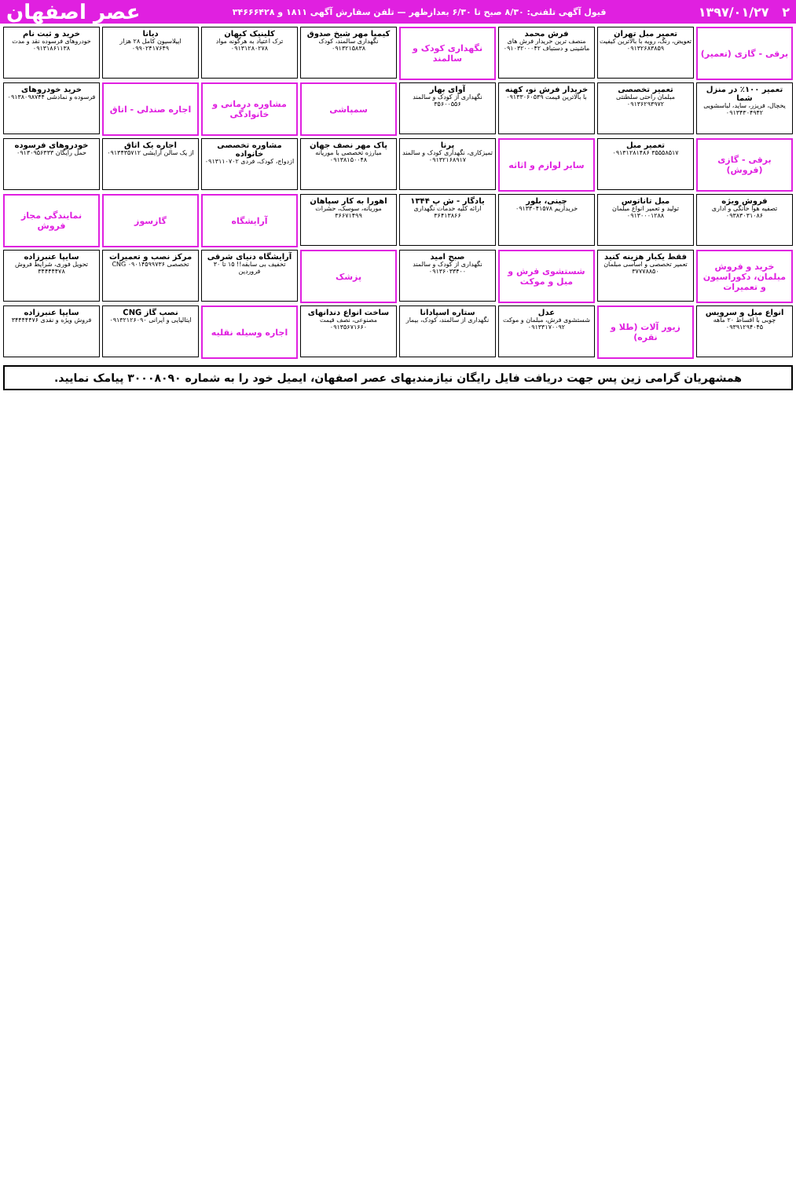۲ ۱۳۹۷/۰۱/۲۷ قبول آگهی تلفنی: ۸/۳۰ صبح تا ۶/۳۰ بعدازظهر — تلفن سفارش آگهی ۱۸۱۱ و ۳۴۶۶۶۴۲۸ عصر اصفهان
برقی - گازی (تعمیر)
تعمیر مبل تهران
تعویض، رنگ، رویه با بالاترین کیفیت ۰۹۱۳۲۶۸۳۸۵۹
فرش محمد
منصف ترین خریدار فرش های ماشینی و دستباف ۰۹۱۰۳۲۰۰۰۴۲
نگهداری کودک و سالمند
کیمیا مهر شیخ صدوق
نگهداری سالمند، کودک ۰۹۱۳۲۱۵۸۳۸
کلینیک کیهان
ترک اعتیاد به هرگونه مواد ۰۹۱۳۱۲۸۰۲۷۸
دیانا
اپیلاسیون کامل ۲۸ هزار ۰۹۹۰۲۴۱۷۶۴۹
خرید و ثبت نام
خودروهای فرسوده نقد و مدت ۰۹۱۳۱۸۶۱۱۳۸
تعمیر ۱۰۰٪ در منزل شما
یخچال، فریزر، ساید، لباسشویی ۰۹۱۳۴۳۰۴۹۴۲
تعمیر تخصصی
مبلمان راحتی سلطنتی ۰۹۱۳۶۲۹۳۹۷۲
خریدار فرش نو، کهنه
با بالاترین قیمت ۰۹۱۳۳۰۶۰۵۳۹
آوای بهار
نگهداری از کودک و سالمند ۳۵۶۰۰۵۵۶
سمپاشی
مشاوره درمانی و خانوادگی
اجاره صندلی - اتاق
خرید خودروهای
فرسوده و نمادشی ۰۹۱۳۸۰۹۸۷۴۴
برقی - گازی (فروش)
تعمیر مبل
۳۵۵۵۸۵۱۷ ۰۹۱۳۱۲۸۱۴۸۶
سایر لوازم و اثاثه
پرنا
تمیزکاری، نگهداری کودک و سالمند ۰۹۱۳۲۱۶۸۹۱۷
پاک مهر نصف جهان
مبارزه تخصصی با موریانه ۰۹۱۳۸۱۵۰۰۴۸
مشاوره تخصصی خانواده
ازدواج، کودک، فردی ۰۹۱۳۱۱۰۷۰۲
اجاره یک اتاق
از یک سالن آرایشی ۰۹۱۳۴۳۵۷۱۲
خودروهای فرسوده
حمل رایگان ۰۹۱۳۰۹۵۶۳۳۳
فروش ویژه
تصفیه هوا خانگی و اداری ۰۹۳۸۳۰۳۱۰۸۶
مبل تاناتوس
تولید و تعمیر انواع مبلمان ۰۹۱۳۰۰۰۱۲۸۸
چینی، بلور
خریداریم ۰۹۱۳۳۰۴۱۵۷۸
یادگار - ش پ ۱۳۴۴
ارائه کلیه خدمات نگهداری ۳۶۴۱۳۸۶۶
اهورا به کار سپاهان
موریانه، سوسک، حشرات ۳۶۶۷۱۴۹۹
آرایشگاه
گازسوز
نمایندگی مجاز فروش
خرید و فروش مبلمان، دکوراسیون و تعمیرات
فقط یکبار هزینه کنید
تعمیر تخصصی و اساسی مبلمان ۳۷۷۷۸۸۵۰
شستشوی فرش و مبل و موکت
صبح امید
نگهداری از کودک و سالمند ۰۹۱۳۶۰۳۳۴۰۰
پزشک
آرایشگاه دنیای شرقی
تخفیف بی سابقه!! ۱۵ تا ۳۰ فروردین
مرکز نصب و تعمیرات
تخصصی CNG ۰۹۰۱۴۵۹۹۷۳۶
سایپا عنبرزاده
تحویل فوری، شرایط فروش ۳۴۴۴۴۴۷۸
انواع مبل و سرویس
چوبی با اقساط ۲۰ ماهه ۰۹۳۹۱۲۹۴۰۴۵
زیور آلات (طلا و نقره)
عدل
شستشوی فرش، مبلمان و موکت ۰۹۱۳۳۱۷۰۰۹۲
ستاره اسپادانا
نگهداری از سالمند، کودک، بیمار
ساخت انواع دندانهای
مصنوعی، نصف قیمت ۰۹۱۳۵۶۷۱۶۶۰
اجاره وسیله نقلیه
نصب گاز CNG
ایتالیایی و ایرانی ۰۹۱۳۲۱۲۶۰۹۰
سایپا عنبرزاده
فروش ویژه و نقدی ۳۴۴۴۴۴۷۶
همشهریان گرامی زین پس جهت دریافت فایل رایگان نیازمندیهای عصر اصفهان، ایمیل خود را به شماره ۳۰۰۰۸۰۹۰ پیامک نمایید.